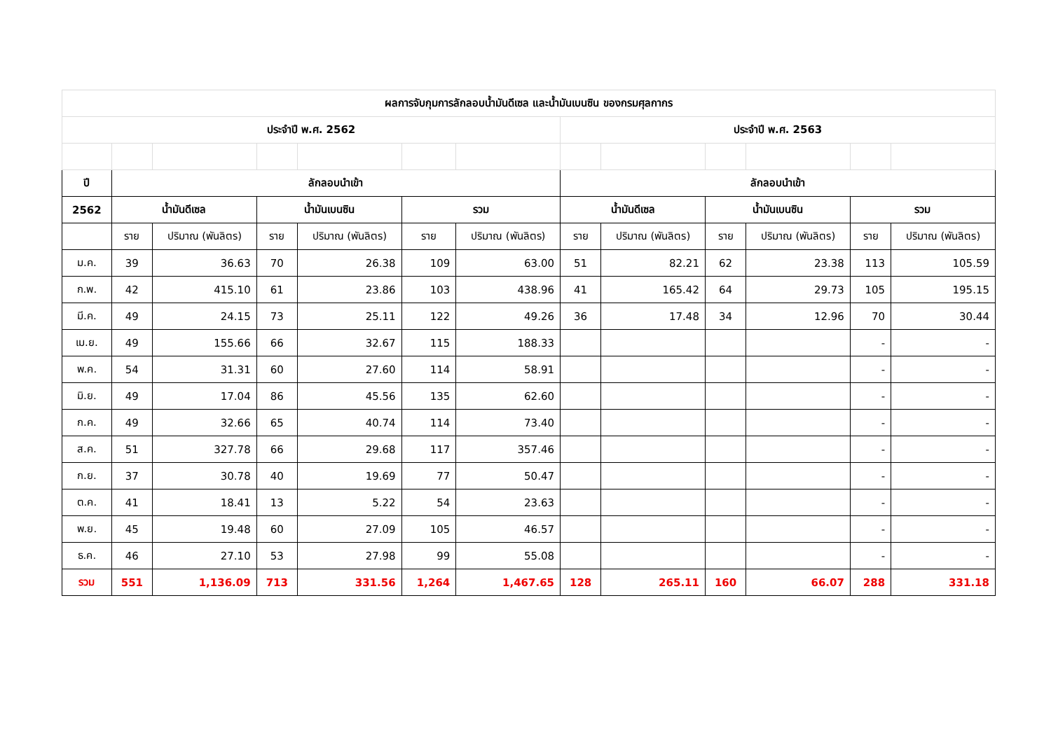| ผลการจับกุมการลักลอบน้ำมันดีเซล และน้ำมันเบนซิน ของกรมศุลกากร | | | | | | | | | | | | |
| ประจำปี พ.ศ. 2562 | | | | | | | ประจำปี พ.ศ. 2563 | | | | | |
| ปี | ลักลอบนำเข้า | | | | | | ลักลอบนำเข้า | | | | | |
| 2562 | น้ำมันดีเซล | | น้ำมันเบนซิน | | รวม | | น้ำมันดีเซล | | น้ำมันเบนซิน | | รวม | |
| | ราย | ปริมาณ (พันลิตร) | ราย | ปริมาณ (พันลิตร) | ราย | ปริมาณ (พันลิตร) | ราย | ปริมาณ (พันลิตร) | ราย | ปริมาณ (พันลิตร) | ราย | ปริมาณ (พันลิตร) |
| ม.ค. | 39 | 36.63 | 70 | 26.38 | 109 | 63.00 | 51 | 82.21 | 62 | 23.38 | 113 | 105.59 |
| ก.พ. | 42 | 415.10 | 61 | 23.86 | 103 | 438.96 | 41 | 165.42 | 64 | 29.73 | 105 | 195.15 |
| มี.ค. | 49 | 24.15 | 73 | 25.11 | 122 | 49.26 | 36 | 17.48 | 34 | 12.96 | 70 | 30.44 |
| เม.ย. | 49 | 155.66 | 66 | 32.67 | 115 | 188.33 | | | | | - | - |
| พ.ค. | 54 | 31.31 | 60 | 27.60 | 114 | 58.91 | | | | | - | - |
| มิ.ย. | 49 | 17.04 | 86 | 45.56 | 135 | 62.60 | | | | | - | - |
| ก.ค. | 49 | 32.66 | 65 | 40.74 | 114 | 73.40 | | | | | - | - |
| ส.ค. | 51 | 327.78 | 66 | 29.68 | 117 | 357.46 | | | | | - | - |
| ก.ย. | 37 | 30.78 | 40 | 19.69 | 77 | 50.47 | | | | | - | - |
| ต.ค. | 41 | 18.41 | 13 | 5.22 | 54 | 23.63 | | | | | - | - |
| พ.ย. | 45 | 19.48 | 60 | 27.09 | 105 | 46.57 | | | | | - | - |
| ธ.ค. | 46 | 27.10 | 53 | 27.98 | 99 | 55.08 | | | | | - | - |
| รวม | 551 | 1,136.09 | 713 | 331.56 | 1,264 | 1,467.65 | 128 | 265.11 | 160 | 66.07 | 288 | 331.18 |